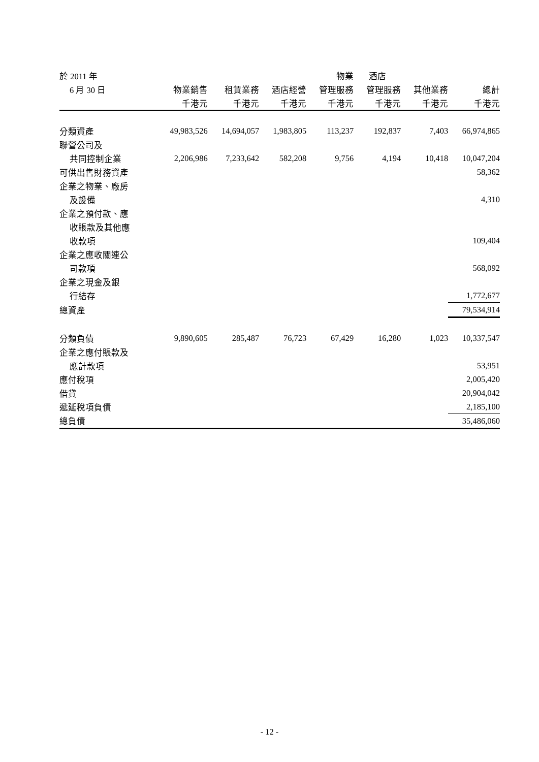| 於 2011 年 | | | | 物業 | 酒店 | | |
| --- | --- | --- | --- | --- | --- | --- | --- |
| 6 月 30 日 | 物業銷售 | 租賃業務 | 酒店經營 | 管理服務 | 管理服務 | 其他業務 | 總計 |
| | 千港元 | 千港元 | 千港元 | 千港元 | 千港元 | 千港元 | 千港元 |
| 分類資產 | 49,983,526 | 14,694,057 | 1,983,805 | 113,237 | 192,837 | 7,403 | 66,974,865 |
| 聯營公司及 | | | | | | | |
| 共同控制企業 | 2,206,986 | 7,233,642 | 582,208 | 9,756 | 4,194 | 10,418 | 10,047,204 |
| 可供出售財務資產 | | | | | | | 58,362 |
| 企業之物業、廠房 | | | | | | | |
| 及設備 | | | | | | | 4,310 |
| 企業之預付款、應 | | | | | | | |
| 收賬款及其他應 | | | | | | | |
| 收款項 | | | | | | | 109,404 |
| 企業之應收關連公 | | | | | | | |
| 司款項 | | | | | | | 568,092 |
| 企業之現金及銀 | | | | | | | |
| 行結存 | | | | | | | 1,772,677 |
| 總資產 | | | | | | | 79,534,914 |
| 分類負債 | 9,890,605 | 285,487 | 76,723 | 67,429 | 16,280 | 1,023 | 10,337,547 |
| 企業之應付賬款及 | | | | | | | |
| 應計款項 | | | | | | | 53,951 |
| 應付稅項 | | | | | | | 2,005,420 |
| 借貸 | | | | | | | 20,904,042 |
| 遞延稅項負債 | | | | | | | 2,185,100 |
| 總負債 | | | | | | | 35,486,060 |
- 12 -